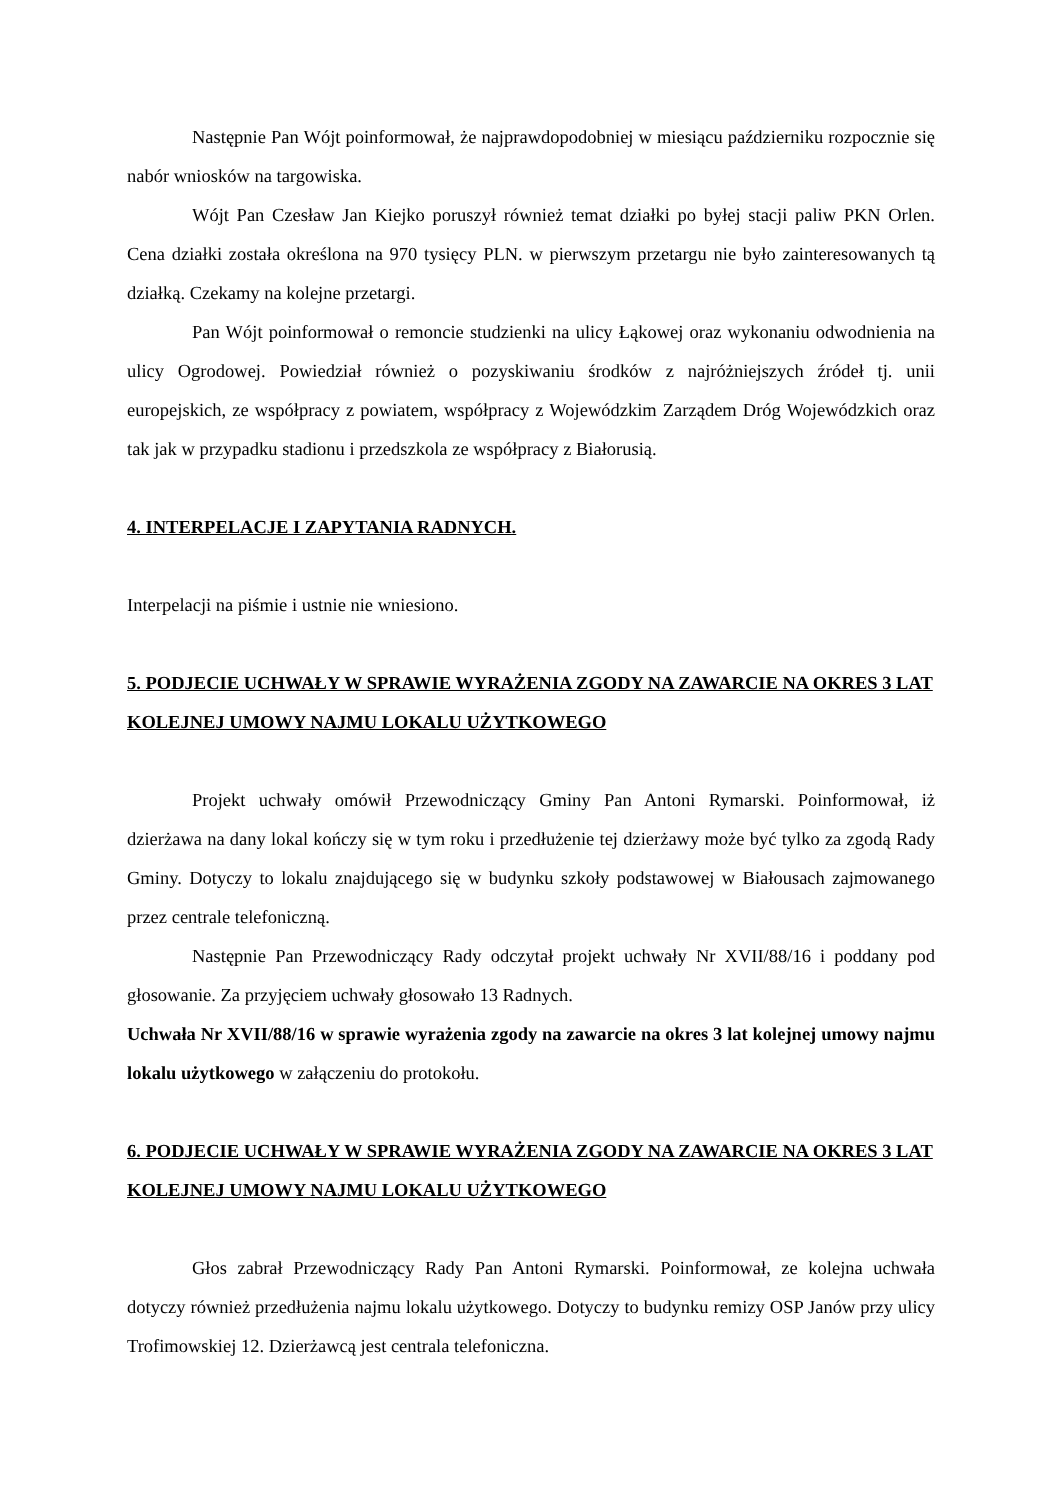Następnie Pan Wójt poinformował, że najprawdopodobniej w miesiącu październiku rozpocznie się nabór wniosków na targowiska.
Wójt Pan Czesław Jan Kiejko poruszył również temat działki po byłej stacji paliw PKN Orlen. Cena działki została określona na 970 tysięcy PLN. w pierwszym przetargu nie było zainteresowanych tą działką. Czekamy na kolejne przetargi.
Pan Wójt poinformował o remoncie studzienki na ulicy Łąkowej oraz wykonaniu odwodnienia na ulicy Ogrodowej. Powiedział również o pozyskiwaniu środków z najróżniejszych źródeł tj. unii europejskich, ze współpracy z powiatem, współpracy z Wojewódzkim Zarządem Dróg Wojewódzkich oraz tak jak w przypadku stadionu i przedszkola ze współpracy z Białorusią.
4. INTERPELACJE I ZAPYTANIA RADNYCH.
Interpelacji na piśmie i ustnie nie wniesiono.
5. PODJECIE UCHWAŁY W SPRAWIE WYRAŻENIA ZGODY NA ZAWARCIE NA OKRES 3 LAT KOLEJNEJ UMOWY NAJMU LOKALU UŻYTKOWEGO
Projekt uchwały omówił Przewodniczący Gminy Pan Antoni Rymarski. Poinformował, iż dzierżawa na dany lokal kończy się w tym roku i przedłużenie tej dzierżawy może być tylko za zgodą Rady Gminy. Dotyczy to lokalu znajdującego się w budynku szkoły podstawowej w Białousach zajmowanego przez centrale telefoniczną.
Następnie Pan Przewodniczący Rady odczytał projekt uchwały Nr XVII/88/16 i poddany pod głosowanie. Za przyjęciem uchwały głosowało 13 Radnych.
Uchwała Nr XVII/88/16 w sprawie wyrażenia zgody na zawarcie na okres 3 lat kolejnej umowy najmu lokalu użytkowego w załączeniu do protokołu.
6. PODJECIE UCHWAŁY W SPRAWIE WYRAŻENIA ZGODY NA ZAWARCIE NA OKRES 3 LAT KOLEJNEJ UMOWY NAJMU LOKALU UŻYTKOWEGO
Głos zabrał Przewodniczący Rady Pan Antoni Rymarski. Poinformował, ze kolejna uchwała dotyczy również przedłużenia najmu lokalu użytkowego. Dotyczy to budynku remizy OSP Janów przy ulicy Trofimowskiej 12. Dzierżawcą jest centrala telefoniczna.